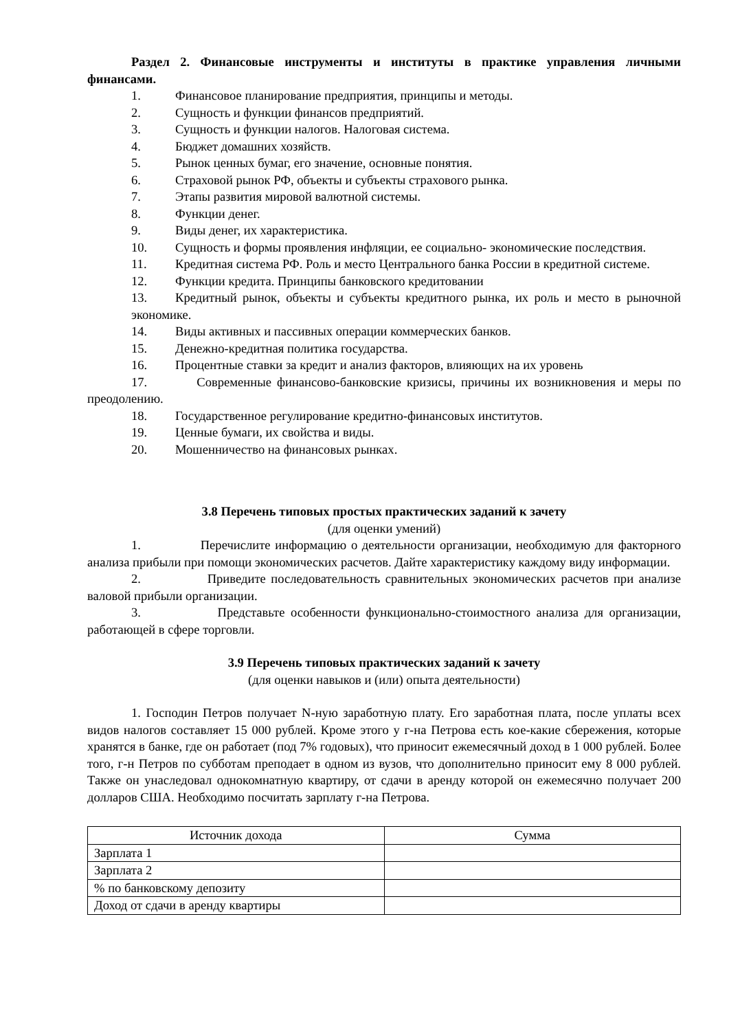Раздел 2. Финансовые инструменты и институты в практике управления личными финансами.
1. Финансовое планирование предприятия, принципы и методы.
2. Сущность и функции финансов предприятий.
3. Сущность и функции налогов. Налоговая система.
4. Бюджет домашних хозяйств.
5. Рынок ценных бумаг, его значение, основные понятия.
6. Страховой рынок РФ, объекты и субъекты страхового рынка.
7. Этапы развития мировой валютной системы.
8. Функции денег.
9. Виды денег, их характеристика.
10. Сущность и формы проявления инфляции, ее социально- экономические последствия.
11. Кредитная система РФ. Роль и место Центрального банка России в кредитной системе.
12. Функции кредита. Принципы банковского кредитовании
13. Кредитный рынок, объекты и субъекты кредитного рынка, их роль и место в рыночной экономике.
14. Виды активных и пассивных операции коммерческих банков.
15. Денежно-кредитная политика государства.
16. Процентные ставки за кредит и анализ факторов, влияющих на их уровень
17. Современные финансово-банковские кризисы, причины их возникновения и меры по преодолению.
18. Государственное регулирование кредитно-финансовых институтов.
19. Ценные бумаги, их свойства и виды.
20. Мошенничество на финансовых рынках.
3.8 Перечень типовых простых практических заданий к зачету
(для оценки умений)
1. Перечислите информацию о деятельности организации, необходимую для факторного анализа прибыли при помощи экономических расчетов. Дайте характеристику каждому виду информации.
2. Приведите последовательность сравнительных экономических расчетов при анализе валовой прибыли организации.
3. Представьте особенности функционально-стоимостного анализа для организации, работающей в сфере торговли.
3.9 Перечень типовых практических заданий к зачету
(для оценки навыков и (или) опыта деятельности)
1. Господин Петров получает N-ную заработную плату. Его заработная плата, после уплаты всех видов налогов составляет 15 000 рублей. Кроме этого у г-на Петрова есть кое-какие сбережения, которые хранятся в банке, где он работает (под 7% годовых), что приносит ежемесячный доход в 1 000 рублей. Более того, г-н Петров по субботам преподает в одном из вузов, что дополнительно приносит ему 8 000 рублей. Также он унаследовал однокомнатную квартиру, от сдачи в аренду которой он ежемесячно получает 200 долларов США. Необходимо посчитать зарплату г-на Петрова.
| Источник дохода | Сумма |
| --- | --- |
| Зарплата 1 | |
| Зарплата 2 | |
| % по банковскому депозиту | |
| Доход от сдачи в аренду квартиры | |